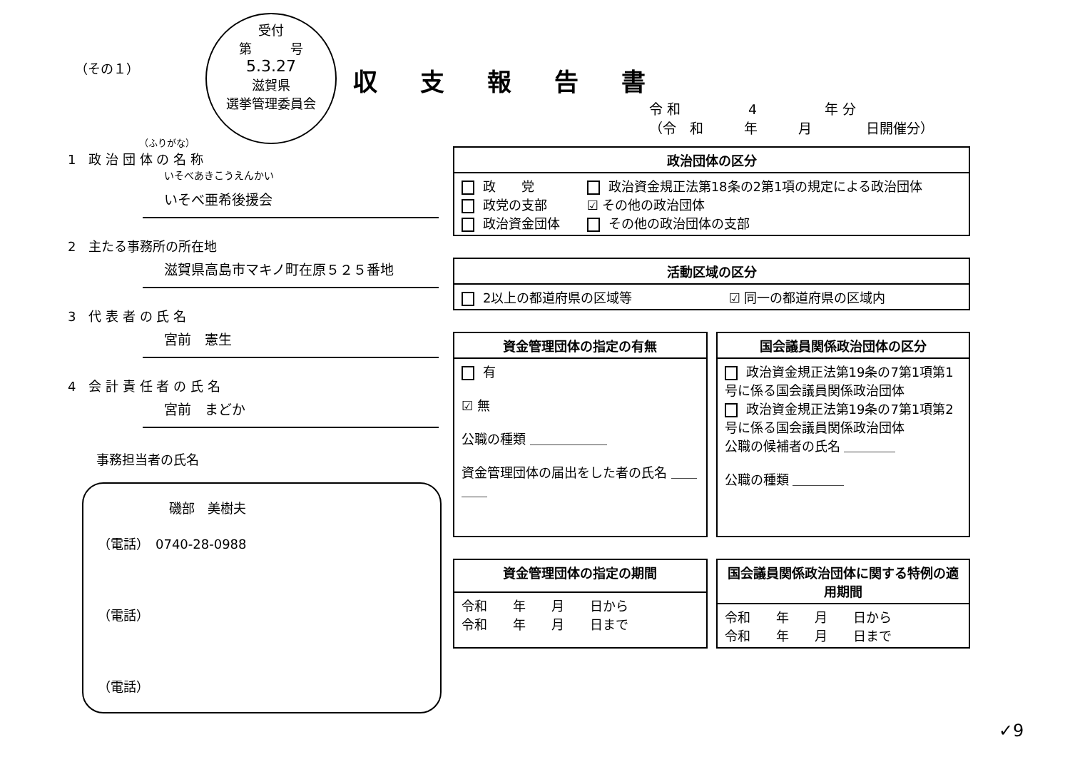受付
第　　　号
5.3.27
滋賀県
選挙管理委員会
（その１） 収支報告書
令 和　　　　　4　　　　　年 分
（令　和　　　年　　　月　　　　日開催分）
（ふりがな）
1　政 治 団 体 の 名 称
いそべあきこうえんかい
いそべ亜希後援会
2　主たる事務所の所在地
滋賀県高島市マキノ町在原５２５番地
3　代 表 者 の 氏 名
宮前　憲生
4　会 計 責 任 者 の 氏 名
宮前　まどか
事務担当者の氏名
磯部　美樹夫
（電話）　0740-28-0988
（電話）
（電話）
| 政治団体の区分 | |
| --- | --- |
| 政 党 政党の支部 政治資金団体 | 政治資金規正法第18条の2第1項の規定による政治団体 ☑ その他の政治団体 その他の政治団体の支部 |
| 活動区域の区分 | |
| --- | --- |
| 2以上の都道府県の区域等 | ☑ 同一の都道府県の区域内 |
| 資金管理団体の指定の有無 |
| --- |
| 有 ☑ 無 公職の種類 ＿＿＿＿＿＿ 資金管理団体の届出をした者の氏名 ＿＿＿＿ |
| 国会議員関係政治団体の区分 |
| --- |
| 政治資金規正法第19条の7第1項第1号に係る国会議員関係政治団体 政治資金規正法第19条の7第1項第2号に係る国会議員関係政治団体 公職の候補者の氏名 ＿＿＿＿ 公職の種類 ＿＿＿＿ |
| 資金管理団体の指定の期間 |
| --- |
| 令和 年 月 日から 令和 年 月 日まで |
| 国会議員関係政治団体に関する特例の適用期間 |
| --- |
| 令和 年 月 日から 令和 年 月 日まで |
✓9